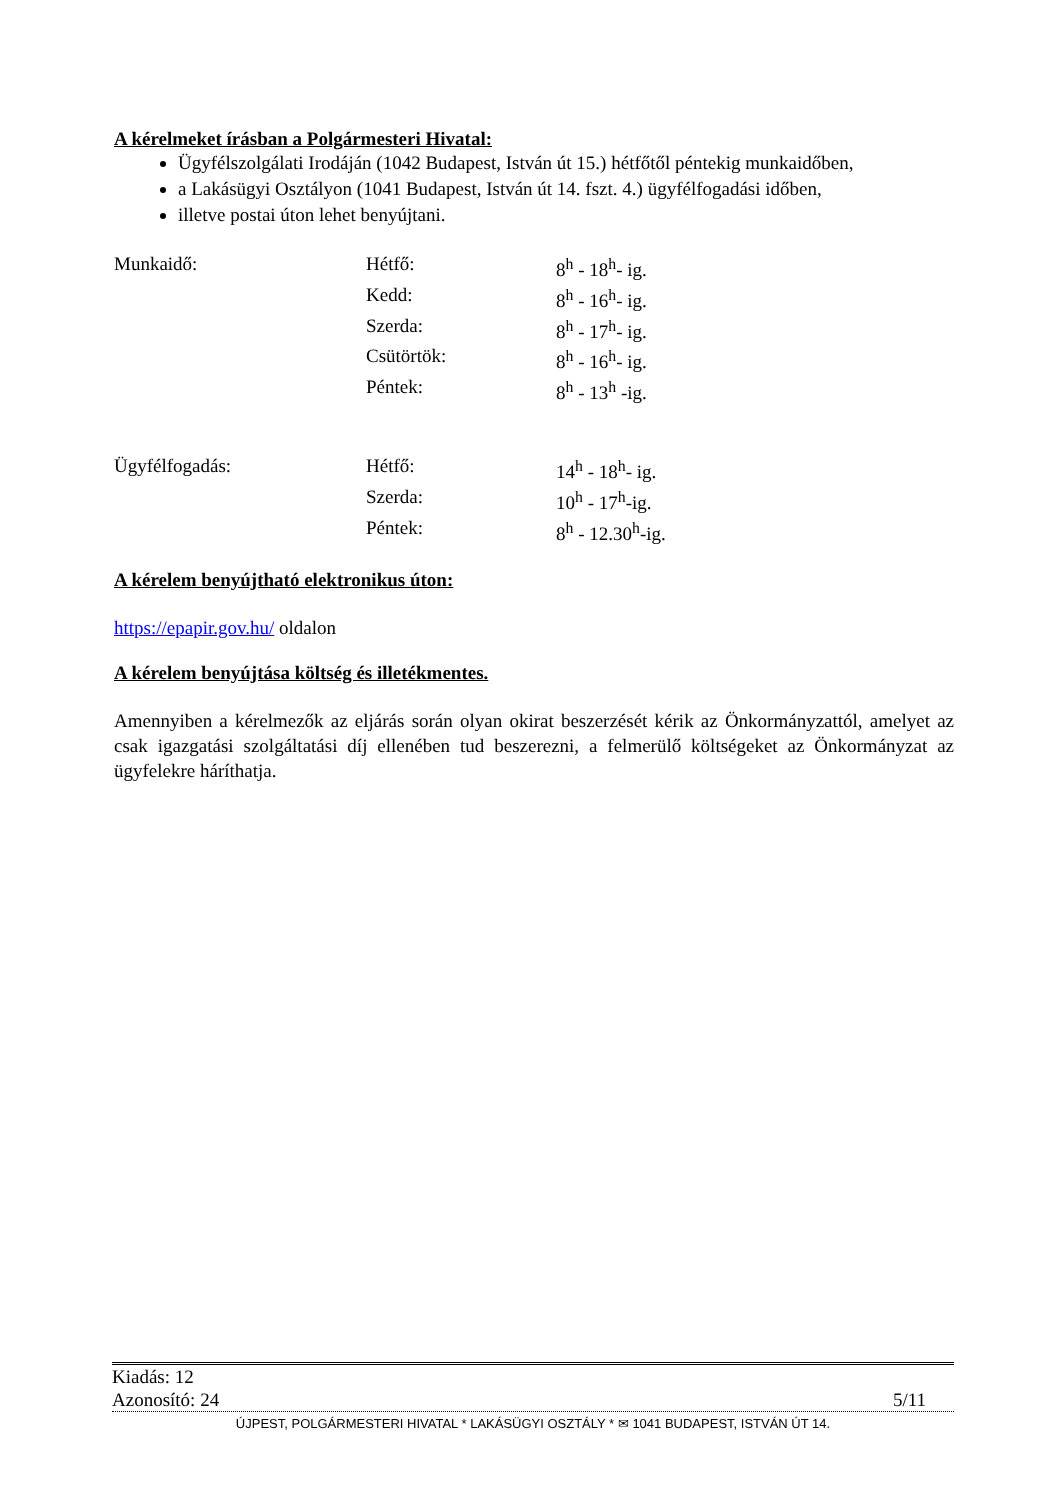A kérelmeket írásban a Polgármesteri Hivatal:
Ügyfélszolgálati Irodáján (1042 Budapest, István út 15.) hétfőtől péntekig munkaidőben,
a Lakásügyi Osztályon (1041 Budapest, István út 14. fszt. 4.) ügyfélfogadási időben,
illetve postai úton lehet benyújtani.
| Munkaidő: | Hétfő: | 8<sup>h</sup> - 18<sup>h</sup>- ig. |
| | Kedd: | 8<sup>h</sup> - 16<sup>h</sup>- ig. |
| | Szerda: | 8<sup>h</sup> - 17<sup>h</sup>- ig. |
| | Csütörtök: | 8<sup>h</sup> - 16<sup>h</sup>- ig. |
| | Péntek: | 8<sup>h</sup> - 13<sup>h</sup> -ig. |
| Ügyfélfogadás: | Hétfő: | 14<sup>h</sup> - 18<sup>h</sup>- ig. |
| | Szerda: | 10<sup>h</sup> - 17<sup>h</sup>-ig. |
| | Péntek: | 8<sup>h</sup> - 12.30<sup>h</sup>-ig. |
A kérelem benyújtható elektronikus úton:
https://epapir.gov.hu/ oldalon
A kérelem benyújtása költség és illetékmentes.
Amennyiben a kérelmezők az eljárás során olyan okirat beszerzését kérik az Önkormányzattól, amelyet az csak igazgatási szolgáltatási díj ellenében tud beszerezni, a felmerülő költségeket az Önkormányzat az ügyfelekre háríthatja.
Kiadás: 12
Azonosító: 24 5/11
ÚJPEST, POLGÁRMESTERI HIVATAL * LAKÁSÜGYI OSZTÁLY * ✉ 1041 BUDAPEST, ISTVÁN ÚT 14.